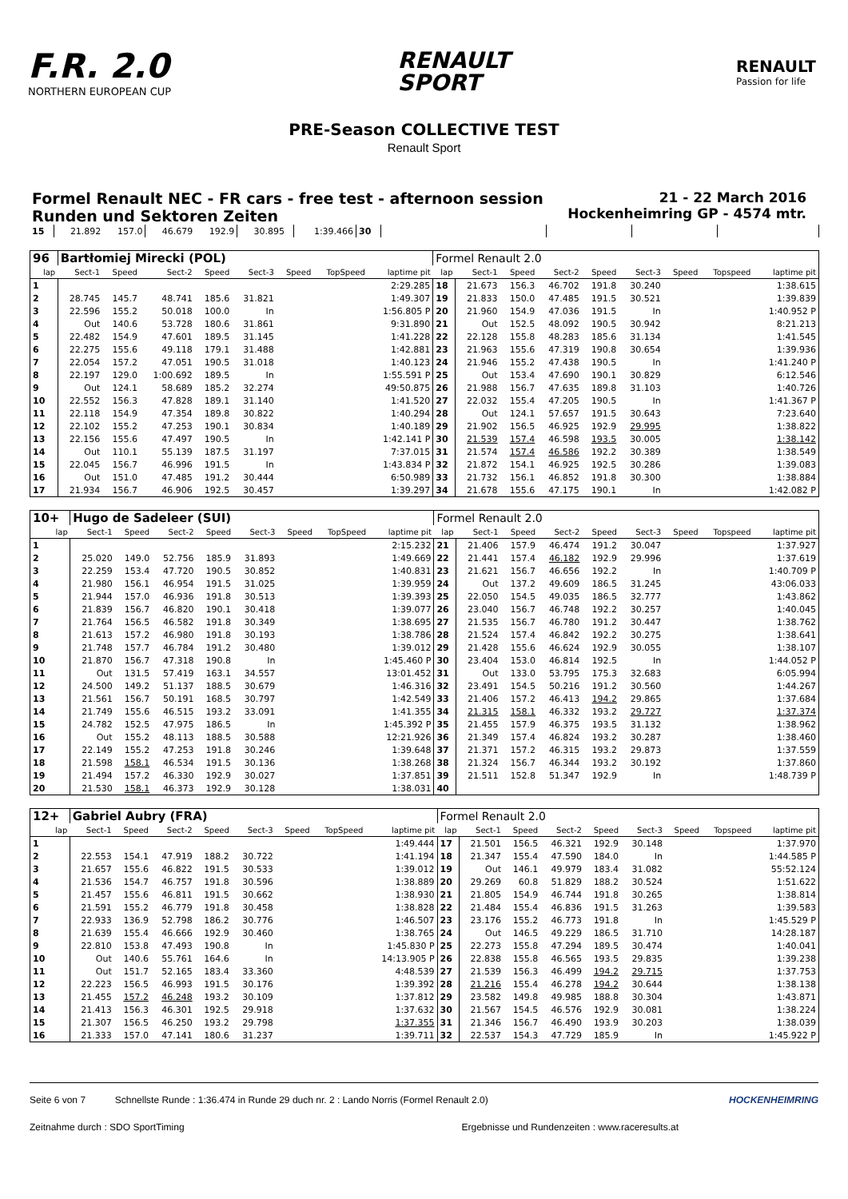F.R. 2.0
NORTHERN EUROPEAN CUP
RENAULT
SPORT
RENAULT
Passion for life
PRE-Season COLLECTIVE TEST
Renault Sport
Formel Renault NEC - FR cars - free test - afternoon session
Runden und Sektoren Zeiten
21 - 22 March 2016
Hockenheimring GP - 4574 mtr.
| 15 | 21.892 | 157.0 | 46.679 | 192.9 | 30.895 | | 1:39.466 | 30 | | | | |
| 96 | Bartłomiej Mirecki (POL) | | | | | | | | Formel Renault 2.0 | | | | | | | | |
| lap | Sect-1 | Speed | Sect-2 | Speed | Sect-3 | Speed | TopSpeed | laptime pit | lap | Sect-1 | Speed | Sect-2 | Speed | Sect-3 | Speed | Topspeed | laptime pit |
| 1 | | | | | | | | 2:29.285 | 18 | 21.673 | 156.3 | 46.702 | 191.8 | 30.240 | | | 1:38.615 |
| 2 | 28.745 | 145.7 | 48.741 | 185.6 | 31.821 | | | 1:49.307 | 19 | 21.833 | 150.0 | 47.485 | 191.5 | 30.521 | | | 1:39.839 |
| 3 | 22.596 | 155.2 | 50.018 | 100.0 | In | | | 1:56.805 P | 20 | 21.960 | 154.9 | 47.036 | 191.5 | In | | | 1:40.952 P |
| 4 | Out | 140.6 | 53.728 | 180.6 | 31.861 | | | 9:31.890 | 21 | Out | 152.5 | 48.092 | 190.5 | 30.942 | | | 8:21.213 |
| 5 | 22.482 | 154.9 | 47.601 | 189.5 | 31.145 | | | 1:41.228 | 22 | 22.128 | 155.8 | 48.283 | 185.6 | 31.134 | | | 1:41.545 |
| 6 | 22.275 | 155.6 | 49.118 | 179.1 | 31.488 | | | 1:42.881 | 23 | 21.963 | 155.6 | 47.319 | 190.8 | 30.654 | | | 1:39.936 |
| 7 | 22.054 | 157.2 | 47.051 | 190.5 | 31.018 | | | 1:40.123 | 24 | 21.946 | 155.2 | 47.438 | 190.5 | In | | | 1:41.240 P |
| 8 | 22.197 | 129.0 | 1:00.692 | 189.5 | In | | | 1:55.591 P | 25 | Out | 153.4 | 47.690 | 190.1 | 30.829 | | | 6:12.546 |
| 9 | Out | 124.1 | 58.689 | 185.2 | 32.274 | | | 49:50.875 | 26 | 21.988 | 156.7 | 47.635 | 189.8 | 31.103 | | | 1:40.726 |
| 10 | 22.552 | 156.3 | 47.828 | 189.1 | 31.140 | | | 1:41.520 | 27 | 22.032 | 155.4 | 47.205 | 190.5 | In | | | 1:41.367 P |
| 11 | 22.118 | 154.9 | 47.354 | 189.8 | 30.822 | | | 1:40.294 | 28 | Out | 124.1 | 57.657 | 191.5 | 30.643 | | | 7:23.640 |
| 12 | 22.102 | 155.2 | 47.253 | 190.1 | 30.834 | | | 1:40.189 | 29 | 21.902 | 156.5 | 46.925 | 192.9 | 29.995 | | | 1:38.822 |
| 13 | 22.156 | 155.6 | 47.497 | 190.5 | In | | | 1:42.141 P | 30 | 21.539 | 157.4 | 46.598 | 193.5 | 30.005 | | | 1:38.142 |
| 14 | Out | 110.1 | 55.139 | 187.5 | 31.197 | | | 7:37.015 | 31 | 21.574 | 157.4 | 46.586 | 192.2 | 30.389 | | | 1:38.549 |
| 15 | 22.045 | 156.7 | 46.996 | 191.5 | In | | | 1:43.834 P | 32 | 21.872 | 154.1 | 46.925 | 192.5 | 30.286 | | | 1:39.083 |
| 16 | Out | 151.0 | 47.485 | 191.2 | 30.444 | | | 6:50.989 | 33 | 21.732 | 156.1 | 46.852 | 191.8 | 30.300 | | | 1:38.884 |
| 17 | 21.934 | 156.7 | 46.906 | 192.5 | 30.457 | | | 1:39.297 | 34 | 21.678 | 155.6 | 47.175 | 190.1 | In | | | 1:42.082 P |
| 10+ | Hugo de Sadeleer (SUI) | | | | | | | | Formel Renault 2.0 | | | | | | | | |
| lap | Sect-1 | Speed | Sect-2 | Speed | Sect-3 | Speed | TopSpeed | laptime pit | lap | Sect-1 | Speed | Sect-2 | Speed | Sect-3 | Speed | Topspeed | laptime pit |
| 1 | | | | | | | | 2:15.232 | 21 | 21.406 | 157.9 | 46.474 | 191.2 | 30.047 | | | 1:37.927 |
| 2 | 25.020 | 149.0 | 52.756 | 185.9 | 31.893 | | | 1:49.669 | 22 | 21.441 | 157.4 | 46.182 | 192.9 | 29.996 | | | 1:37.619 |
| 3 | 22.259 | 153.4 | 47.720 | 190.5 | 30.852 | | | 1:40.831 | 23 | 21.621 | 156.7 | 46.656 | 192.2 | In | | | 1:40.709 P |
| 4 | 21.980 | 156.1 | 46.954 | 191.5 | 31.025 | | | 1:39.959 | 24 | Out | 137.2 | 49.609 | 186.5 | 31.245 | | | 43:06.033 |
| 5 | 21.944 | 157.0 | 46.936 | 191.8 | 30.513 | | | 1:39.393 | 25 | 22.050 | 154.5 | 49.035 | 186.5 | 32.777 | | | 1:43.862 |
| 6 | 21.839 | 156.7 | 46.820 | 190.1 | 30.418 | | | 1:39.077 | 26 | 23.040 | 156.7 | 46.748 | 192.2 | 30.257 | | | 1:40.045 |
| 7 | 21.764 | 156.5 | 46.582 | 191.8 | 30.349 | | | 1:38.695 | 27 | 21.535 | 156.7 | 46.780 | 191.2 | 30.447 | | | 1:38.762 |
| 8 | 21.613 | 157.2 | 46.980 | 191.8 | 30.193 | | | 1:38.786 | 28 | 21.524 | 157.4 | 46.842 | 192.2 | 30.275 | | | 1:38.641 |
| 9 | 21.748 | 157.7 | 46.784 | 191.2 | 30.480 | | | 1:39.012 | 29 | 21.428 | 155.6 | 46.624 | 192.9 | 30.055 | | | 1:38.107 |
| 10 | 21.870 | 156.7 | 47.318 | 190.8 | In | | | 1:45.460 P | 30 | 23.404 | 153.0 | 46.814 | 192.5 | In | | | 1:44.052 P |
| 11 | Out | 131.5 | 57.419 | 163.1 | 34.557 | | | 13:01.452 | 31 | Out | 133.0 | 53.795 | 175.3 | 32.683 | | | 6:05.994 |
| 12 | 24.500 | 149.2 | 51.137 | 188.5 | 30.679 | | | 1:46.316 | 32 | 23.491 | 154.5 | 50.216 | 191.2 | 30.560 | | | 1:44.267 |
| 13 | 21.561 | 156.7 | 50.191 | 168.5 | 30.797 | | | 1:42.549 | 33 | 21.406 | 157.2 | 46.413 | 194.2 | 29.865 | | | 1:37.684 |
| 14 | 21.749 | 155.6 | 46.515 | 193.2 | 33.091 | | | 1:41.355 | 34 | 21.315 | 158.1 | 46.332 | 193.2 | 29.727 | | | 1:37.374 |
| 15 | 24.782 | 152.5 | 47.975 | 186.5 | In | | | 1:45.392 P | 35 | 21.455 | 157.9 | 46.375 | 193.5 | 31.132 | | | 1:38.962 |
| 16 | Out | 155.2 | 48.113 | 188.5 | 30.588 | | | 12:21.926 | 36 | 21.349 | 157.4 | 46.824 | 193.2 | 30.287 | | | 1:38.460 |
| 17 | 22.149 | 155.2 | 47.253 | 191.8 | 30.246 | | | 1:39.648 | 37 | 21.371 | 157.2 | 46.315 | 193.2 | 29.873 | | | 1:37.559 |
| 18 | 21.598 | 158.1 | 46.534 | 191.5 | 30.136 | | | 1:38.268 | 38 | 21.324 | 156.7 | 46.344 | 193.2 | 30.192 | | | 1:37.860 |
| 19 | 21.494 | 157.2 | 46.330 | 192.9 | 30.027 | | | 1:37.851 | 39 | 21.511 | 152.8 | 51.347 | 192.9 | In | | | 1:48.739 P |
| 20 | 21.530 | 158.1 | 46.373 | 192.9 | 30.128 | | | 1:38.031 | 40 | | | | | | | | |
| 12+ | Gabriel Aubry (FRA) | | | | | | | | Formel Renault 2.0 | | | | | | | | |
| lap | Sect-1 | Speed | Sect-2 | Speed | Sect-3 | Speed | TopSpeed | laptime pit | lap | Sect-1 | Speed | Sect-2 | Speed | Sect-3 | Speed | Topspeed | laptime pit |
| 1 | | | | | | | | 1:49.444 | 17 | 21.501 | 156.5 | 46.321 | 192.9 | 30.148 | | | 1:37.970 |
| 2 | 22.553 | 154.1 | 47.919 | 188.2 | 30.722 | | | 1:41.194 | 18 | 21.347 | 155.4 | 47.590 | 184.0 | In | | | 1:44.585 P |
| 3 | 21.657 | 155.6 | 46.822 | 191.5 | 30.533 | | | 1:39.012 | 19 | Out | 146.1 | 49.979 | 183.4 | 31.082 | | | 55:52.124 |
| 4 | 21.536 | 154.7 | 46.757 | 191.8 | 30.596 | | | 1:38.889 | 20 | 29.269 | 60.8 | 51.829 | 188.2 | 30.524 | | | 1:51.622 |
| 5 | 21.457 | 155.6 | 46.811 | 191.5 | 30.662 | | | 1:38.930 | 21 | 21.805 | 154.9 | 46.744 | 191.8 | 30.265 | | | 1:38.814 |
| 6 | 21.591 | 155.2 | 46.779 | 191.8 | 30.458 | | | 1:38.828 | 22 | 21.484 | 155.4 | 46.836 | 191.5 | 31.263 | | | 1:39.583 |
| 7 | 22.933 | 136.9 | 52.798 | 186.2 | 30.776 | | | 1:46.507 | 23 | 23.176 | 155.2 | 46.773 | 191.8 | In | | | 1:45.529 P |
| 8 | 21.639 | 155.4 | 46.666 | 192.9 | 30.460 | | | 1:38.765 | 24 | Out | 146.5 | 49.229 | 186.5 | 31.710 | | | 14:28.187 |
| 9 | 22.810 | 153.8 | 47.493 | 190.8 | In | | | 1:45.830 P | 25 | 22.273 | 155.8 | 47.294 | 189.5 | 30.474 | | | 1:40.041 |
| 10 | Out | 140.6 | 55.761 | 164.6 | In | | | 14:13.905 P | 26 | 22.838 | 155.8 | 46.565 | 193.5 | 29.835 | | | 1:39.238 |
| 11 | Out | 151.7 | 52.165 | 183.4 | 33.360 | | | 4:48.539 | 27 | 21.539 | 156.3 | 46.499 | 194.2 | 29.715 | | | 1:37.753 |
| 12 | 22.223 | 156.5 | 46.993 | 191.5 | 30.176 | | | 1:39.392 | 28 | 21.216 | 155.4 | 46.278 | 194.2 | 30.644 | | | 1:38.138 |
| 13 | 21.455 | 157.2 | 46.248 | 193.2 | 30.109 | | | 1:37.812 | 29 | 23.582 | 149.8 | 49.985 | 188.8 | 30.304 | | | 1:43.871 |
| 14 | 21.413 | 156.3 | 46.301 | 192.5 | 29.918 | | | 1:37.632 | 30 | 21.567 | 154.5 | 46.576 | 192.9 | 30.081 | | | 1:38.224 |
| 15 | 21.307 | 156.5 | 46.250 | 193.2 | 29.798 | | | 1:37.355 | 31 | 21.346 | 156.7 | 46.490 | 193.9 | 30.203 | | | 1:38.039 |
| 16 | 21.333 | 157.0 | 47.141 | 180.6 | 31.237 | | | 1:39.711 | 32 | 22.537 | 154.3 | 47.729 | 185.9 | In | | | 1:45.922 P |
Seite 6 von 7 Schnellste Runde : 1:36.474 in Runde 29 duch nr. 2 : Lando Norris (Formel Renault 2.0) HOCKENHEIMRING
Zeitnahme durch : SDO SportTiming Ergebnisse und Rundenzeiten : www.raceresults.at